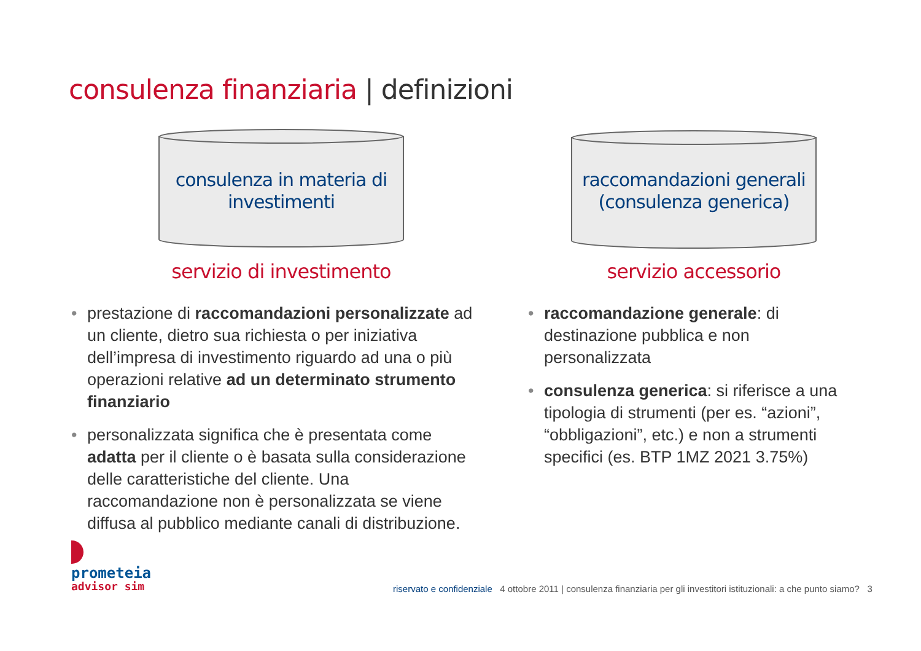consulenza finanziaria | definizioni
consulenza in materia di
investimenti
servizio di investimento
raccomandazioni generali
(consulenza generica)
servizio accessorio
• prestazione di raccomandazioni personalizzate ad un cliente, dietro sua richiesta o per iniziativa dell’impresa di investimento riguardo ad una o più operazioni relative ad un determinato strumento finanziario
• personalizzata significa che è presentata come adatta per il cliente o è basata sulla considerazione delle caratteristiche del cliente. Una raccomandazione non è personalizzata se viene diffusa al pubblico mediante canali di distribuzione.
• raccomandazione generale: di destinazione pubblica e non personalizzata
• consulenza generica: si riferisce a una tipologia di strumenti (per es. “azioni”, “obbligazioni”, etc.) e non a strumenti specifici (es. BTP 1MZ 2021 3.75%)
prometeia
advisor sim
riservato e confidenziale 4 ottobre 2011 | consulenza finanziaria per gli investitori istituzionali: a che punto siamo? 3